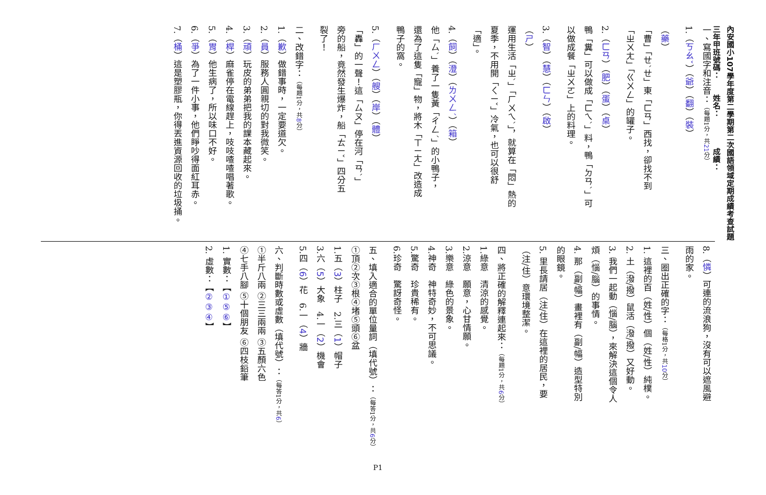內安國小107學年度第二學期第二次國語領域定期成績考查試題
三年甲班號碼：　　姓名：　　　　成績：
一、寫國字和注音：（每題1分，共21分）
1.（ㄎㄠˇ）（爺）（翻）（裝）
（藥）
「曹」「ㄝˋㄝ」東「ㄈㄢ」西找，卻找不到
「ㄓㄨㄤ」「ㄍㄨㄥ」的罐子。
2.（ㄈㄢ）（肥）（蛋）（桌）
鴨「糞」可以做成「ㄈㄟˋ」料，鴨「ㄉㄢˋ」可
以做成餐「ㄓㄨㄛ」上的料理。
3.（智）（慧）（ㄈㄣ）（啟）
（ㄕ）
運用生活「ㄓˋ」「ㄏㄨㄟˋ」，就算在「悶」熱的
夏季，不用開「ㄑㄧˇ」冷氣，也可以很舒
「適」。
4.（飼）（澄）（ㄌㄨㄥˊ）（箱）
他「ㄙˋ」養了一隻黃「ㄔㄥˊ」的小鴨子，
還為了這隻「寵」物，將木「ㄒㄧㄤ」改造成
鴨子的窩。
5.（ㄏㄨㄥ）（艘）（岸）（體）
「轟」的一聲！這「ㄙㄡ」停在河「ㄢˋ」
旁的船，竟然發生爆炸，船「ㄊㄧˇ」四分五
裂了！
二、改錯字：（每題1分，共8分）
1.（歉）做錯事時，一定要道欠。
2.（員）服務人圓親切的對我微笑。
3.（頑）玩皮的弟弟把我的課本藏起來。
4.（桿）麻雀停在電線趕上，吱吱喳喳唱著歌。
5.（胃）他生病了，所以味口不好。
6.（爭）為了一件小事，他們睜吵得面紅耳赤。
7.（桶）這是塑膠瓶，你得丟進資源回收的垃圾捅。
8.（憐）可連的流浪狗，沒有可以遮風避
雨的家。
三、圈出正確的字：（每格1分，共10分）
1. 這裡的百（姓/性）個（姓/性）純樸。
2. 土（潑/撥）鼠活（潑/撥）又好動。
3. 我們一起動（惱/腦），來解決這個令人
煩（惱/腦）的事情。
4. 那（副/幅）畫裡有（副/幅）造型特別
的眼鏡。
5. 里長請居（注/住）在這裡的居民，要
（注/住）意環境整潔。
四、將正確的解釋連起來：（每題1分，共6分）
1.綠意　清涼的感覺。
2.涼意　願意，心甘情願。
3.樂意　綠色的景象。
4.神奇　神特奇妙，不可思議。
5.驚奇　珍貴稀有。
6.珍奇　驚訝奇怪。
五、填入適合的單位量詞（填代號）：（每答1分，共6分）
①頂②次③根④堵⑤頭⑥盆
1.五（3）柱子　2.三（1）帽子
3.六（5）大象　4.一（2）機會
5.四（6）花　6.一（4）牆
六、判斷時數或虛數（填代號）：（每答1分，共6）
①半斤八兩 ②三三兩兩 ③五顏六色
④七手八腳 ⑤十個朋友 ⑥四枝鉛筆
1. 實數：【①⑤⑥】
2. 虛數：【②③④】
P1